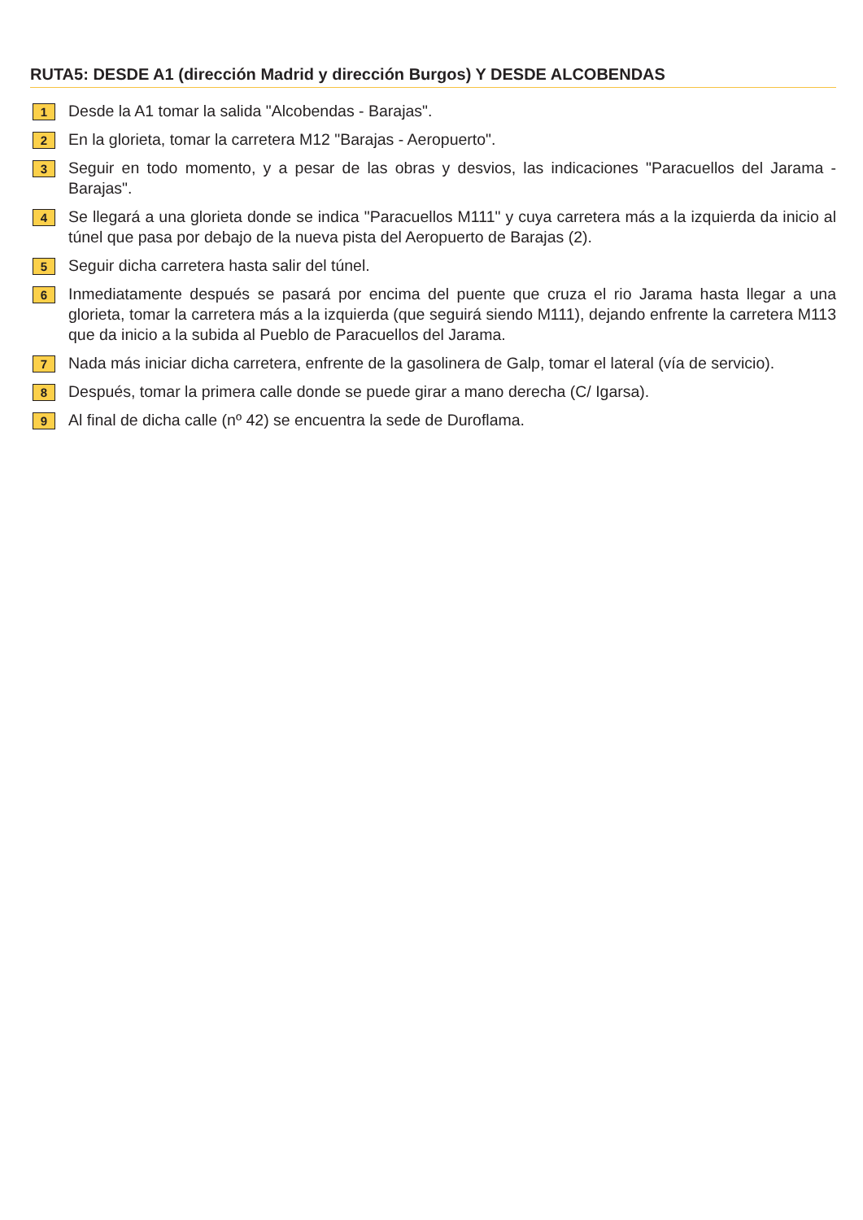RUTA5: DESDE A1 (dirección Madrid y dirección Burgos) Y DESDE ALCOBENDAS
1
Desde la A1 tomar la salida "Alcobendas - Barajas".
2
En la glorieta, tomar la carretera M12 "Barajas - Aeropuerto".
3
Seguir en todo momento, y a pesar de las obras y desvios, las indicaciones "Paracuellos del Jarama - Barajas".
4
Se llegará a una glorieta donde se indica "Paracuellos M111" y cuya carretera más a la izquierda da inicio al túnel que pasa por debajo de la nueva pista del Aeropuerto de Barajas (2).
5
Seguir dicha carretera hasta salir del túnel.
6
Inmediatamente después se pasará por encima del puente que cruza el rio Jarama hasta llegar a una glorieta, tomar la carretera más a la izquierda (que seguirá siendo M111), dejando enfrente la carretera M113 que da inicio a la subida al Pueblo de Paracuellos del Jarama.
7
Nada más iniciar dicha carretera, enfrente de la gasolinera de Galp, tomar el lateral (vía de servicio).
8
Después, tomar la primera calle donde se puede girar a mano derecha (C/ Igarsa).
9
Al final de dicha calle (nº 42) se encuentra la sede de Duroflama.